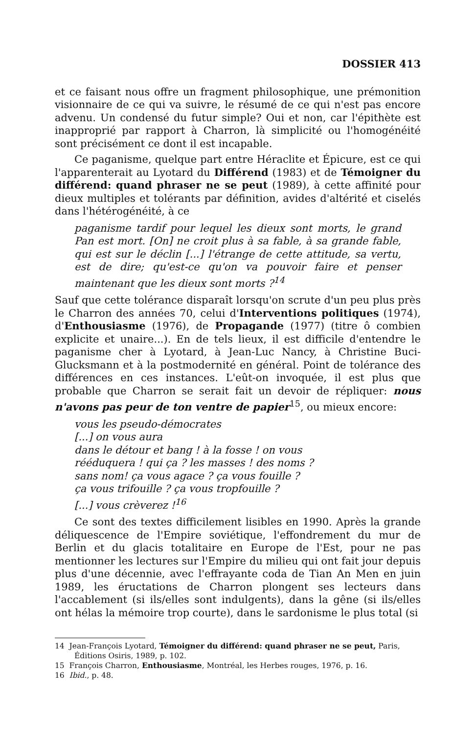DOSSIER 413
et ce faisant nous offre un fragment philosophique, une prémonition visionnaire de ce qui va suivre, le résumé de ce qui n'est pas encore advenu. Un condensé du futur simple? Oui et non, car l'épithète est inapproprié par rapport à Charron, là simplicité ou l'homogénéité sont précisément ce dont il est incapable.
Ce paganisme, quelque part entre Héraclite et Épicure, est ce qui l'apparenterait au Lyotard du Différend (1983) et de Témoigner du différend: quand phraser ne se peut (1989), à cette affinité pour dieux multiples et tolérants par définition, avides d'altérité et ciselés dans l'hétérogénéité, à ce
paganisme tardif pour lequel les dieux sont morts, le grand Pan est mort. [On] ne croit plus à sa fable, à sa grande fable, qui est sur le déclin [...] l'étrange de cette attitude, sa vertu, est de dire; qu'est-ce qu'on va pouvoir faire et penser maintenant que les dieux sont morts ?<sup>14</sup>
Sauf que cette tolérance disparaît lorsqu'on scrute d'un peu plus près le Charron des années 70, celui d'Interventions politiques (1974), d'Enthousiasme (1976), de Propagande (1977) (titre ô combien explicite et unaire...). En de tels lieux, il est difficile d'entendre le paganisme cher à Lyotard, à Jean-Luc Nancy, à Christine Buci-Glucksmann et à la postmodernité en général. Point de tolérance des différences en ces instances. L'eût-on invoquée, il est plus que probable que Charron se serait fait un devoir de répliquer: nous n'avons pas peur de ton ventre de papier<sup>15</sup>, ou mieux encore:
vous les pseudo-démocrates
[...] on vous aura
dans le détour et bang ! à la fosse ! on vous
rééduquera ! qui ça ? les masses ! des noms ?
sans nom! ça vous agace ? ça vous fouille ?
ça vous trifouille ? ça vous tropfouille ?
[...] vous crèverez !<sup>16</sup>
Ce sont des textes difficilement lisibles en 1990. Après la grande déliquescence de l'Empire soviétique, l'effondrement du mur de Berlin et du glacis totalitaire en Europe de l'Est, pour ne pas mentionner les lectures sur l'Empire du milieu qui ont fait jour depuis plus d'une décennie, avec l'effrayante coda de Tian An Men en juin 1989, les éructations de Charron plongent ses lecteurs dans l'accablement (si ils/elles sont indulgents), dans la gêne (si ils/elles ont hélas la mémoire trop courte), dans le sardonisme le plus total (si
14 Jean-François Lyotard, Témoigner du différend: quand phraser ne se peut, Paris, Éditions Osiris, 1989, p. 102.
15 François Charron, Enthousiasme, Montréal, les Herbes rouges, 1976, p. 16.
16 Ibid., p. 48.